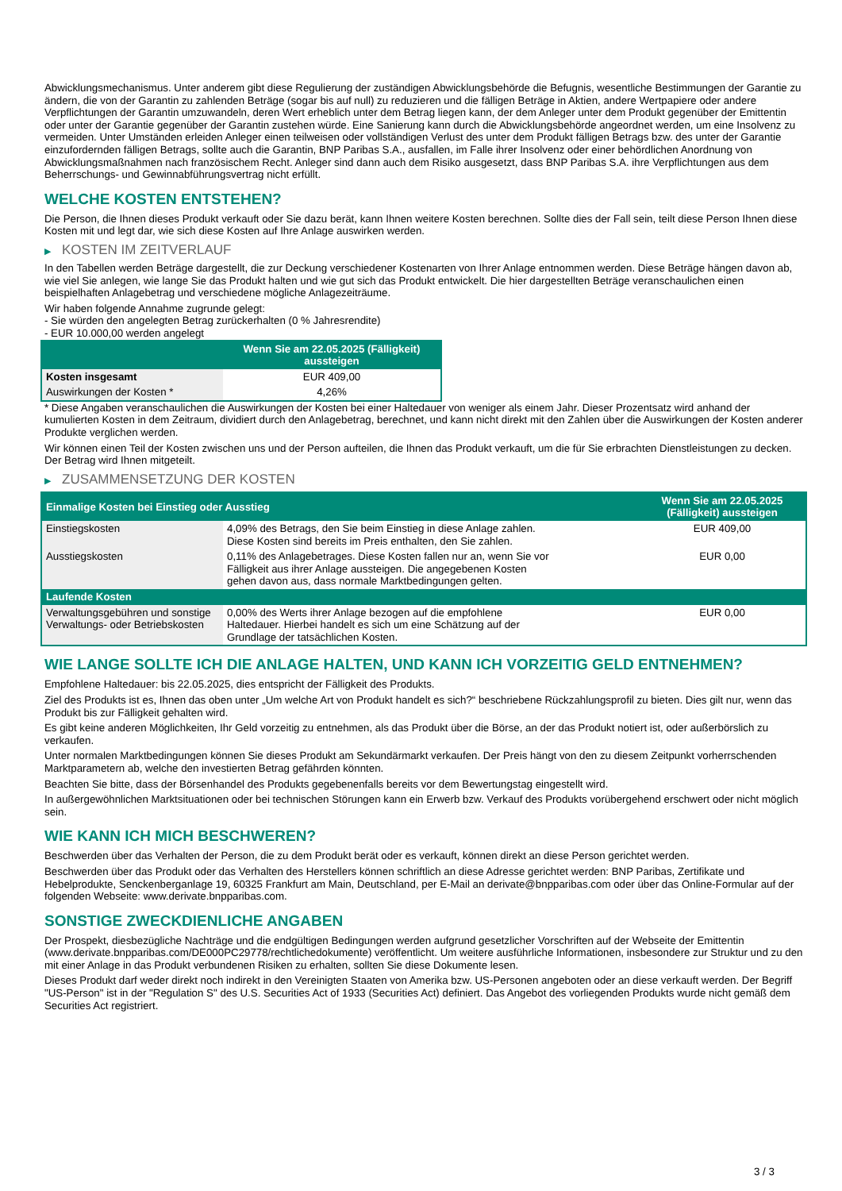Abwicklungsmechanismus. Unter anderem gibt diese Regulierung der zuständigen Abwicklungsbehörde die Befugnis, wesentliche Bestimmungen der Garantie zu ändern, die von der Garantin zu zahlenden Beträge (sogar bis auf null) zu reduzieren und die fälligen Beträge in Aktien, andere Wertpapiere oder andere Verpflichtungen der Garantin umzuwandeln, deren Wert erheblich unter dem Betrag liegen kann, der dem Anleger unter dem Produkt gegenüber der Emittentin oder unter der Garantie gegenüber der Garantin zustehen würde. Eine Sanierung kann durch die Abwicklungsbehörde angeordnet werden, um eine Insolvenz zu vermeiden. Unter Umständen erleiden Anleger einen teilweisen oder vollständigen Verlust des unter dem Produkt fälligen Betrags bzw. des unter der Garantie einzufordernden fälligen Betrags, sollte auch die Garantin, BNP Paribas S.A., ausfallen, im Falle ihrer Insolvenz oder einer behördlichen Anordnung von Abwicklungsmaßnahmen nach französischem Recht. Anleger sind dann auch dem Risiko ausgesetzt, dass BNP Paribas S.A. ihre Verpflichtungen aus dem Beherrschungs- und Gewinnabführungsvertrag nicht erfüllt.
WELCHE KOSTEN ENTSTEHEN?
Die Person, die Ihnen dieses Produkt verkauft oder Sie dazu berät, kann Ihnen weitere Kosten berechnen. Sollte dies der Fall sein, teilt diese Person Ihnen diese Kosten mit und legt dar, wie sich diese Kosten auf Ihre Anlage auswirken werden.
▶ KOSTEN IM ZEITVERLAUF
In den Tabellen werden Beträge dargestellt, die zur Deckung verschiedener Kostenarten von Ihrer Anlage entnommen werden. Diese Beträge hängen davon ab, wie viel Sie anlegen, wie lange Sie das Produkt halten und wie gut sich das Produkt entwickelt. Die hier dargestellten Beträge veranschaulichen einen beispielhaften Anlagebetrag und verschiedene mögliche Anlagezeiträume.
Wir haben folgende Annahme zugrunde gelegt:
- Sie würden den angelegten Betrag zurückerhalten (0 % Jahresrendite)
- EUR 10.000,00 werden angelegt
| | Wenn Sie am 22.05.2025 (Fälligkeit) aussteigen |
| --- | --- |
| Kosten insgesamt | EUR 409,00 |
| Auswirkungen der Kosten * | 4,26% |
* Diese Angaben veranschaulichen die Auswirkungen der Kosten bei einer Haltedauer von weniger als einem Jahr. Dieser Prozentsatz wird anhand der kumulierten Kosten in dem Zeitraum, dividiert durch den Anlagebetrag, berechnet, und kann nicht direkt mit den Zahlen über die Auswirkungen der Kosten anderer Produkte verglichen werden.
Wir können einen Teil der Kosten zwischen uns und der Person aufteilen, die Ihnen das Produkt verkauft, um die für Sie erbrachten Dienstleistungen zu decken. Der Betrag wird Ihnen mitgeteilt.
▶ ZUSAMMENSETZUNG DER KOSTEN
| Einmalige Kosten bei Einstieg oder Ausstieg | | Wenn Sie am 22.05.2025 (Fälligkeit) aussteigen |
| --- | --- | --- |
| Einstiegskosten | 4,09% des Betrags, den Sie beim Einstieg in diese Anlage zahlen. Diese Kosten sind bereits im Preis enthalten, den Sie zahlen. | EUR 409,00 |
| Ausstiegskosten | 0,11% des Anlagebetrages. Diese Kosten fallen nur an, wenn Sie vor Fälligkeit aus ihrer Anlage aussteigen. Die angegebenen Kosten gehen davon aus, dass normale Marktbedingungen gelten. | EUR 0,00 |
| Laufende Kosten | | |
| Verwaltungsgebühren und sonstige Verwaltungs- oder Betriebskosten | 0,00% des Werts ihrer Anlage bezogen auf die empfohlene Haltedauer. Hierbei handelt es sich um eine Schätzung auf der Grundlage der tatsächlichen Kosten. | EUR 0,00 |
WIE LANGE SOLLTE ICH DIE ANLAGE HALTEN, UND KANN ICH VORZEITIG GELD ENTNEHMEN?
Empfohlene Haltedauer: bis 22.05.2025, dies entspricht der Fälligkeit des Produkts.
Ziel des Produkts ist es, Ihnen das oben unter „Um welche Art von Produkt handelt es sich?“ beschriebene Rückzahlungsprofil zu bieten. Dies gilt nur, wenn das Produkt bis zur Fälligkeit gehalten wird.
Es gibt keine anderen Möglichkeiten, Ihr Geld vorzeitig zu entnehmen, als das Produkt über die Börse, an der das Produkt notiert ist, oder außerbörslich zu verkaufen.
Unter normalen Marktbedingungen können Sie dieses Produkt am Sekundärmarkt verkaufen. Der Preis hängt von den zu diesem Zeitpunkt vorherrschenden Marktparametern ab, welche den investierten Betrag gefährden könnten.
Beachten Sie bitte, dass der Börsenhandel des Produkts gegebenenfalls bereits vor dem Bewertungstag eingestellt wird.
In außergewöhnlichen Marktsituationen oder bei technischen Störungen kann ein Erwerb bzw. Verkauf des Produkts vorübergehend erschwert oder nicht möglich sein.
WIE KANN ICH MICH BESCHWEREN?
Beschwerden über das Verhalten der Person, die zu dem Produkt berät oder es verkauft, können direkt an diese Person gerichtet werden.
Beschwerden über das Produkt oder das Verhalten des Herstellers können schriftlich an diese Adresse gerichtet werden: BNP Paribas, Zertifikate und Hebelprodukte, Senckenberganlage 19, 60325 Frankfurt am Main, Deutschland, per E-Mail an derivate@bnpparibas.com oder über das Online-Formular auf der folgenden Webseite: www.derivate.bnpparibas.com.
SONSTIGE ZWECKDIENLICHE ANGABEN
Der Prospekt, diesbezügliche Nachträge und die endgültigen Bedingungen werden aufgrund gesetzlicher Vorschriften auf der Webseite der Emittentin (www.derivate.bnpparibas.com/DE000PC29778/rechtlichedokumente) veröffentlicht. Um weitere ausführliche Informationen, insbesondere zur Struktur und zu den mit einer Anlage in das Produkt verbundenen Risiken zu erhalten, sollten Sie diese Dokumente lesen.
Dieses Produkt darf weder direkt noch indirekt in den Vereinigten Staaten von Amerika bzw. US-Personen angeboten oder an diese verkauft werden. Der Begriff "US-Person" ist in der "Regulation S" des U.S. Securities Act of 1933 (Securities Act) definiert. Das Angebot des vorliegenden Produkts wurde nicht gemäß dem Securities Act registriert.
3 / 3